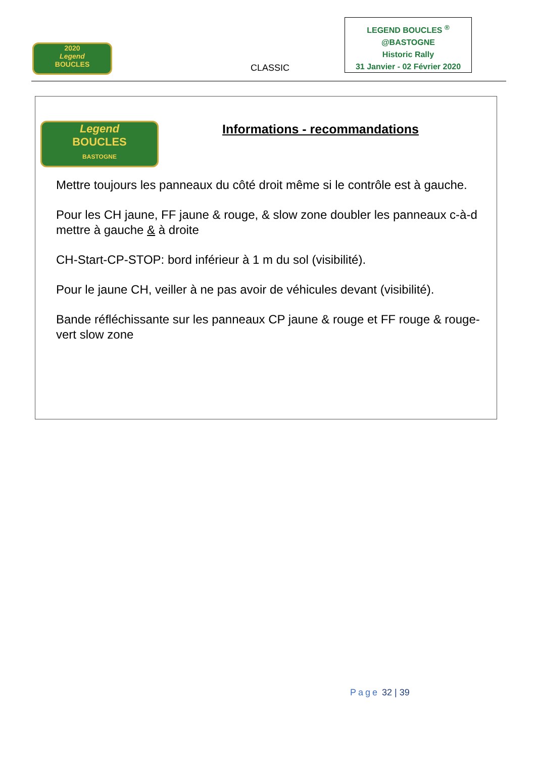2020
Legend
BOUCLES
CLASSIC
LEGEND BOUCLES <sup>®</sup>
@BASTOGNE
Historic Rally
31 Janvier - 02 Février 2020
Legend
BOUCLES
BASTOGNE
Informations - recommandations
Mettre toujours les panneaux du côté droit même si le contrôle est à gauche.
Pour les CH jaune, FF jaune & rouge, & slow zone doubler les panneaux c-à-d mettre à gauche & à droite
CH-Start-CP-STOP: bord inférieur à 1 m du sol (visibilité).
Pour le jaune CH, veiller à ne pas avoir de véhicules devant (visibilité).
Bande réfléchissante sur les panneaux CP jaune & rouge et FF rouge & rouge-vert slow zone
Page 32 | 39